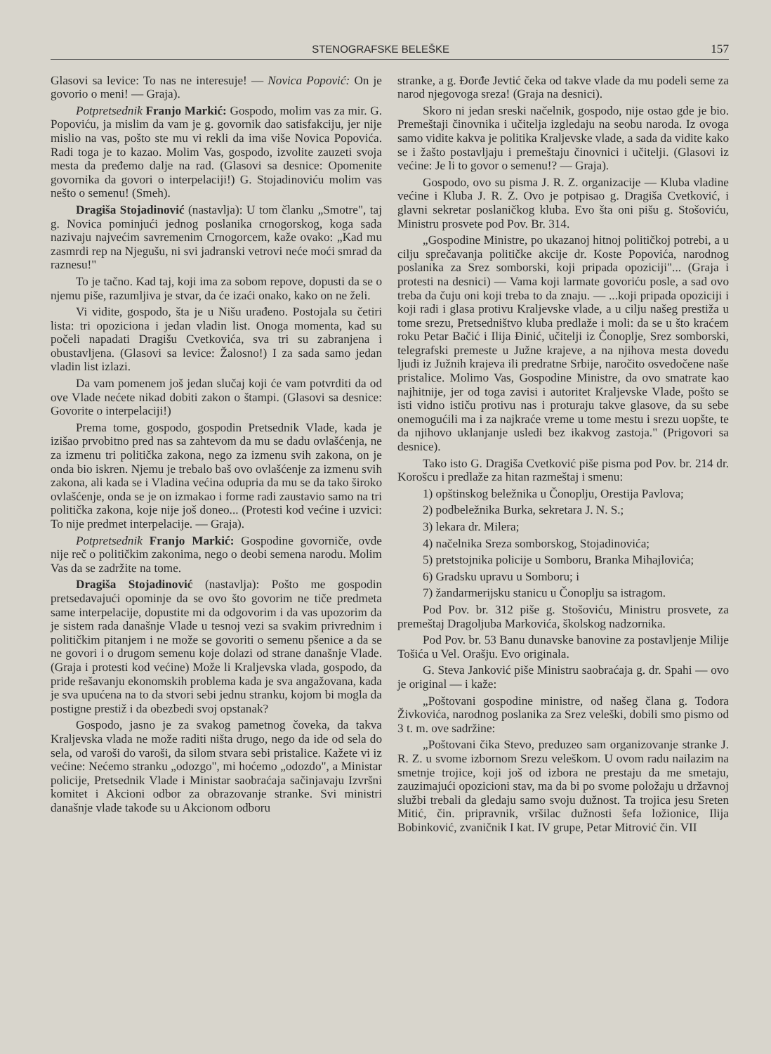STENOGRAFSKE BELEŠKE 157
Glasovi sa levice: To nas ne interesuje! — Novica Popović: On je govorio o meni! — Graja).
Potpretsednik Franjo Markić: Gospodo, molim vas za mir. G. Popoviću, ja mislim da vam je g. govornik dao satisfakciju, jer nije mislio na vas, pošto ste mu vi rekli da ima više Novica Popovića. Radi toga je to kazao. Molim Vas, gospodo, izvolite zauzeti svoja mesta da pređemo dalje na rad. (Glasovi sa desnice: Opomenite govornika da govori o interpelaciji!) G. Stojadinoviću molim vas nešto o semenu! (Smeh).
Dragiša Stojadinović (nastavlja): U tom članku „Smotre", taj g. Novica pominjući jednog poslanika crnogorskog, koga sada nazivaju najvećim savremenim Crnogorcem, kaže ovako: „Kad mu zasmrdi rep na Njegušu, ni svi jadranski vetrovi neće moći smrad da raznesu!"
To je tačno. Kad taj, koji ima za sobom repove, dopusti da se o njemu piše, razumljiva je stvar, da će izaći onako, kako on ne želi.
Vi vidite, gospodo, šta je u Nišu urađeno. Postojala su četiri lista: tri opoziciona i jedan vladin list. Onoga momenta, kad su počeli napadati Dragišu Cvetkovića, sva tri su zabranjena i obustavljena. (Glasovi sa levice: Žalosno!) I za sada samo jedan vladin list izlazi.
Da vam pomenem još jedan slučaj koji će vam potvrditi da od ove Vlade nećete nikad dobiti zakon o štampi. (Glasovi sa desnice: Govorite o interpelaciji!)
Prema tome, gospodo, gospodin Pretsednik Vlade, kada je izišao prvobitno pred nas sa zahtevom da mu se dadu ovlašćenja, ne za izmenu tri politička zakona, nego za izmenu svih zakona, on je onda bio iskren. Njemu je trebalo baš ovo ovlašćenje za izmenu svih zakona, ali kada se i Vladina većina odupria da mu se da tako široko ovlašćenje, onda se je on izmakao i forme radi zaustavio samo na tri politička zakona, koje nije još doneo... (Protesti kod većine i uzvici: To nije predmet interpelacije. — Graja).
Potpretsednik Franjo Markić: Gospodine govorniče, ovde nije reč o političkim zakonima, nego o deobi semena narodu. Molim Vas da se zadržite na tome.
Dragiša Stojadinović (nastavlja): Pošto me gospodin pretsedavajući opominje da se ovo što govorim ne tiče predmeta same interpelacije, dopustite mi da odgovorim i da vas upozorim da je sistem rada današnje Vlade u tesnoj vezi sa svakim privrednim i političkim pitanjem i ne može se govoriti o semenu pšenice a da se ne govori i o drugom semenu koje dolazi od strane današnje Vlade. (Graja i protesti kod većine) Može li Kraljevska vlada, gospodo, da pride rešavanju ekonomskih problema kada je sva angažovana, kada je sva upućena na to da stvori sebi jednu stranku, kojom bi mogla da postigne prestiž i da obezbedi svoj opstanak?
Gospodo, jasno je za svakog pametnog čoveka, da takva Kraljevska vlada ne može raditi ništa drugo, nego da ide od sela do sela, od varoši do varoši, da silom stvara sebi pristalice. Kažete vi iz većine: Nećemo stranku „odozgo", mi hoćemo „odozdo", a Ministar policije, Pretsednik Vlade i Ministar saobraćaja sačinjavaju Izvršni komitet i Akcioni odbor za obrazovanje stranke. Svi ministri današnje vlade takođe su u Akcionom odboru
stranke, a g. Đorđe Jevtić čeka od takve vlade da mu podeli seme za narod njegovoga sreza! (Graja na desnici).
Skoro ni jedan sreski načelnik, gospodo, nije ostao gde je bio. Premeštaji činovnika i učitelja izgledaju na seobu naroda. Iz ovoga samo vidite kakva je politika Kraljevske vlade, a sada da vidite kako se i žašto postavljaju i premeštaju činovnici i učitelji. (Glasovi iz većine: Je li to govor o semenu!? — Graja).
Gospodo, ovo su pisma J. R. Z. organizacije — Kluba vladine većine i Kluba J. R. Z. Ovo je potpisao g. Dragiša Cvetković, i glavni sekretar poslaničkog kluba. Evo šta oni pišu g. Stošoviću, Ministru prosvete pod Pov. Br. 314.
„Gospodine Ministre, po ukazanoj hitnoj političkoj potrebi, a u cilju sprečavanja političke akcije dr. Koste Popovića, narodnog poslanika za Srez somborski, koji pripada opoziciji"... (Graja i protesti na desnici) — Vama koji larmate govoriću posle, a sad ovo treba da čuju oni koji treba to da znaju. — ...koji pripada opoziciji i koji radi i glasa protivu Kraljevske vlade, a u cilju našeg prestiža u tome srezu, Pretsedništvo kluba predlaže i moli: da se u što kraćem roku Petar Bačić i Ilija Đinić, učitelji iz Čonoplje, Srez somborski, telegrafski premeste u Južne krajeve, a na njihova mesta dovedu ljudi iz Južnih krajeva ili predratne Srbije, naročito osvedočene naše pristalice. Molimo Vas, Gospodine Ministre, da ovo smatrate kao najhitnije, jer od toga zavisi i autoritet Kraljevske Vlade, pošto se isti vidno ističu protivu nas i proturaju takve glasove, da su sebe onemogućili ma i za najkraće vreme u tome mestu i srezu uopšte, te da njihovo uklanjanje usledi bez ikakvog zastoja." (Prigovori sa desnice).
Tako isto G. Dragiša Cvetković piše pisma pod Pov. br. 214 dr. Korošcu i predlaže za hitan razmeštaj i smenu:
1) opštinskog beležnika u Čonoplju, Orestija Pavlova;
2) podbeležnika Burka, sekretara J. N. S.;
3) lekara dr. Milera;
4) načelnika Sreza somborskog, Stojadinovića;
5) pretstojnika policije u Somboru, Branka Mihajlovića;
6) Gradsku upravu u Somboru; i
7) žandarmerijsku stanicu u Čonoplju sa istragom.
Pod Pov. br. 312 piše g. Stošoviću, Ministru prosvete, za premeštaj Dragoljuba Markovića, školskog nadzornika.
Pod Pov. br. 53 Banu dunavske banovine za postavljenje Milije Tošića u Vel. Orašju. Evo originala.
G. Steva Janković piše Ministru saobraćaja g. dr. Spahi — ovo je original — i kaže:
„Poštovani gospodine ministre, od našeg člana g. Todora Živkovića, narodnog poslanika za Srez veleški, dobili smo pismo od 3 t. m. ove sadržine:
„Poštovani čika Stevo, preduzeo sam organizovanje stranke J. R. Z. u svome izbornom Srezu veleškom. U ovom radu nailazim na smetnje trojice, koji još od izbora ne prestaju da me smetaju, zauzimajući opozicioni stav, ma da bi po svome položaju u državnoj službi trebali da gledaju samo svoju dužnost. Ta trojica jesu Sreten Mitić, čin. pripravnik, vršilac dužnosti šefa ložionice, Ilija Bobinković, zvaničnik I kat. IV grupe, Petar Mitrović čin. VII